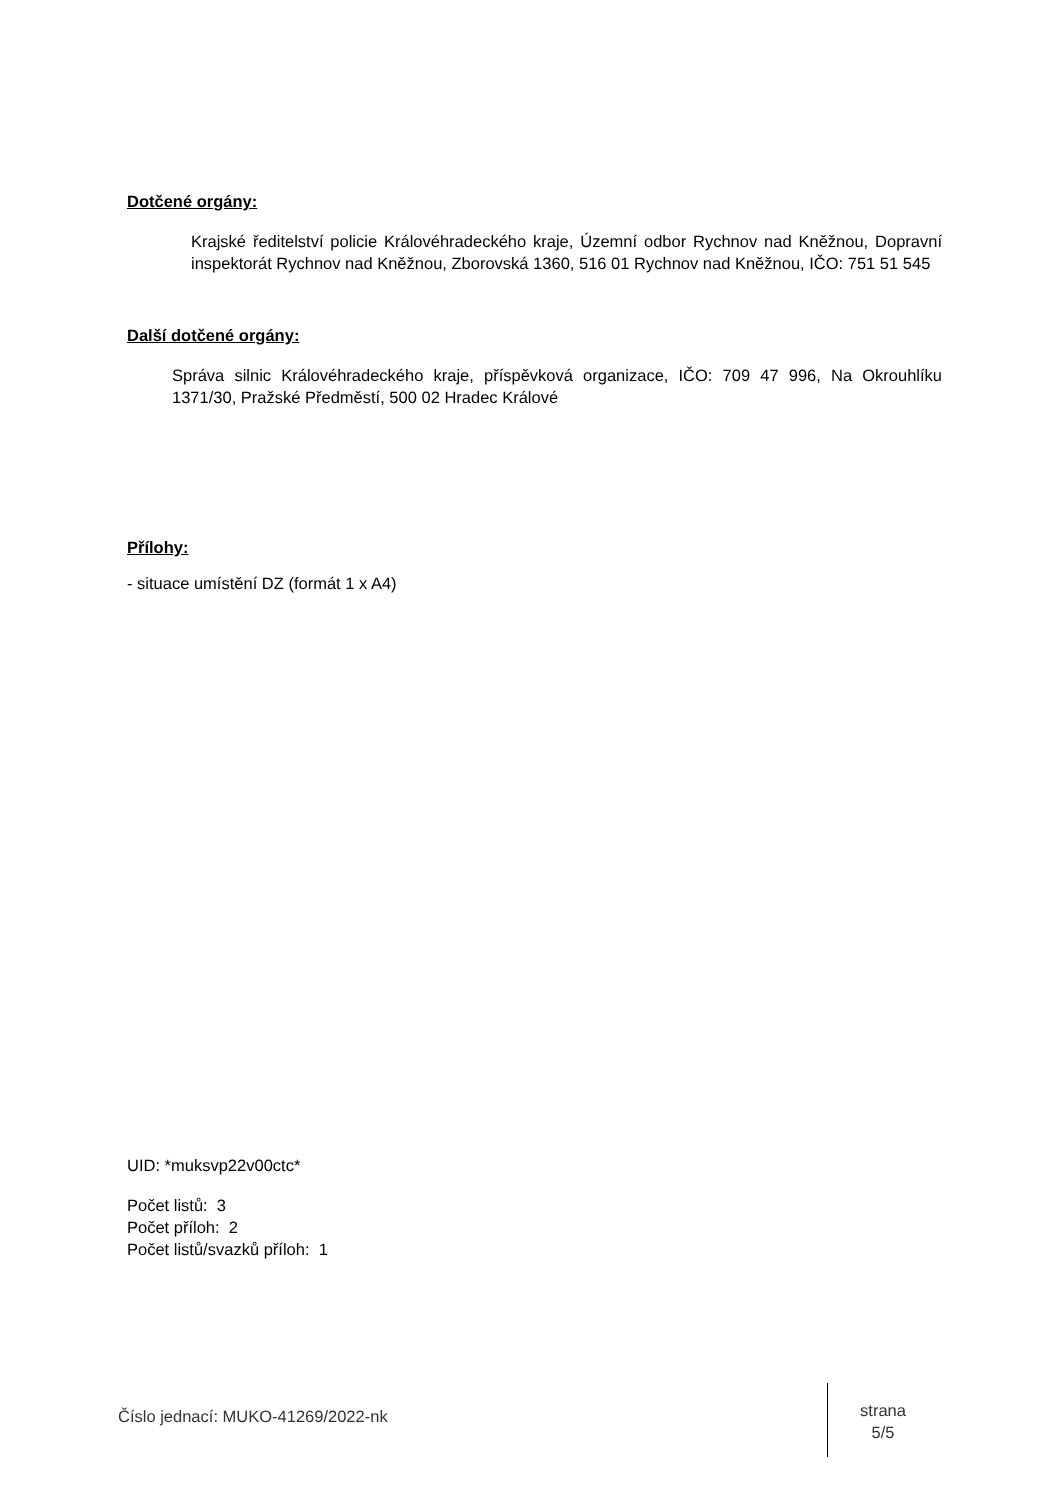Dotčené orgány:
Krajské ředitelství policie Královéhradeckého kraje, Územní odbor Rychnov nad Kněžnou, Dopravní inspektorát Rychnov nad Kněžnou, Zborovská 1360, 516 01 Rychnov nad Kněžnou, IČO: 751 51 545
Další dotčené orgány:
Správa silnic Královéhradeckého kraje, příspěvková organizace, IČO: 709 47 996, Na Okrouhlíku 1371/30, Pražské Předměstí, 500 02 Hradec Králové
Přílohy:
- situace umístění DZ (formát 1 x A4)
UID: *muksvp22v00ctc*
Počet listů: 3
Počet příloh: 2
Počet listů/svazků příloh: 1
Číslo jednací: MUKO-41269/2022-nk
strana
5/5